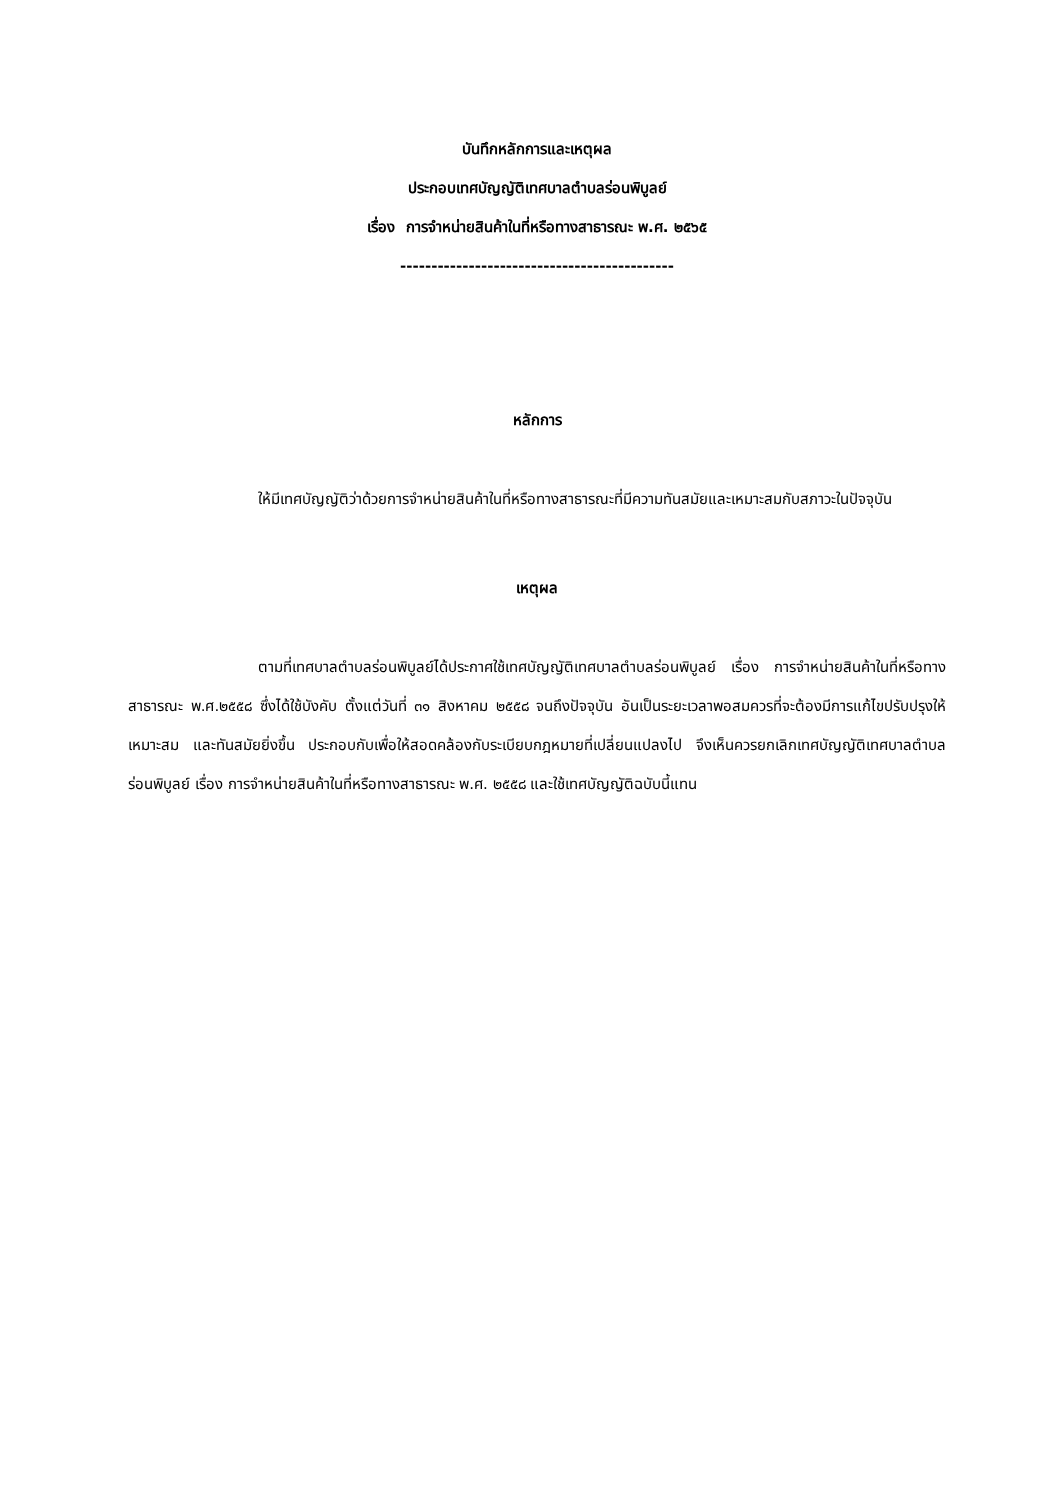บันทึกหลักการและเหตุผล
ประกอบเทศบัญญัติเทศบาลตำบลร่อนพิบูลย์
เรื่อง การจำหน่ายสินค้าในที่หรือทางสาธารณะ พ.ศ. ๒๕๖๕
--------------------------------------------
หลักการ
ให้มีเทศบัญญัติว่าด้วยการจำหน่ายสินค้าในที่หรือทางสาธารณะที่มีความทันสมัยและเหมาะสมกับสภาวะในปัจจุบัน
เหตุผล
ตามที่เทศบาลตำบลร่อนพิบูลย์ได้ประกาศใช้เทศบัญญัติเทศบาลตำบลร่อนพิบูลย์ เรื่อง การจำหน่ายสินค้าในที่หรือทางสาธารณะ พ.ศ.๒๕๕๘ ซึ่งได้ใช้บังคับ ตั้งแต่วันที่ ๓๑ สิงหาคม ๒๕๕๘ จนถึงปัจจุบัน อันเป็นระยะเวลาพอสมควรที่จะต้องมีการแก้ไขปรับปรุงให้เหมาะสม และทันสมัยยิ่งขึ้น ประกอบกับเพื่อให้สอดคล้องกับระเบียบกฎหมายที่เปลี่ยนแปลงไป จึงเห็นควรยกเลิกเทศบัญญัติเทศบาลตำบลร่อนพิบูลย์ เรื่อง การจำหน่ายสินค้าในที่หรือทางสาธารณะ พ.ศ. ๒๕๕๘ และใช้เทศบัญญัติฉบับนี้แทน